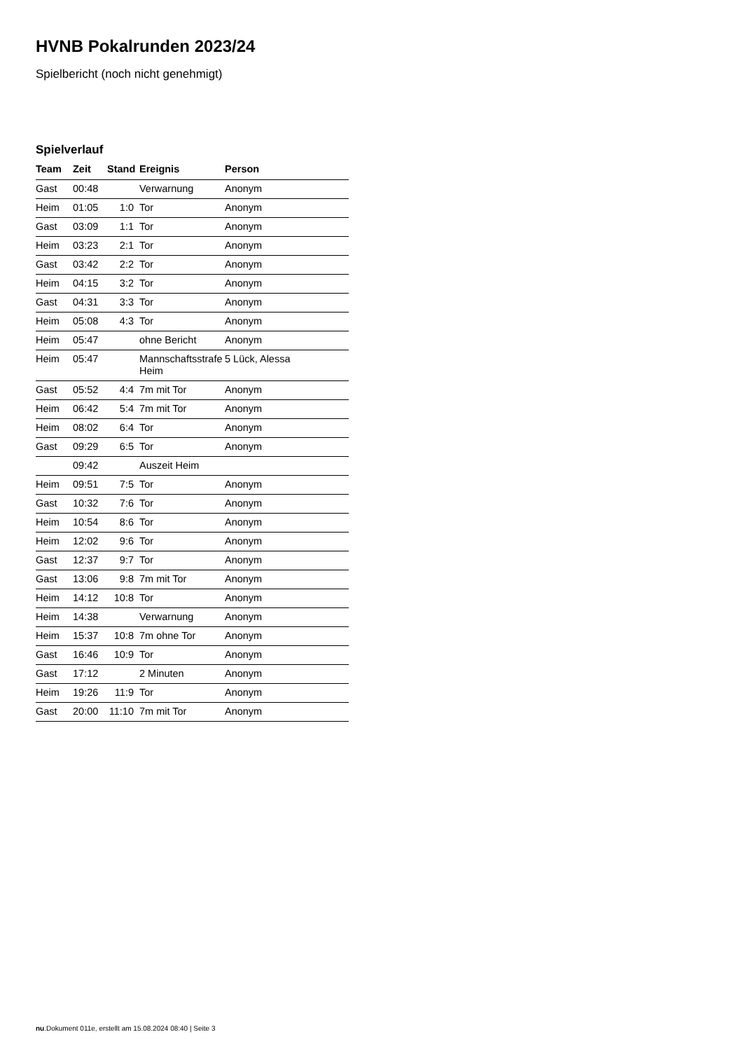HVNB Pokalrunden 2023/24
Spielbericht (noch nicht genehmigt)
Spielverlauf
| Team | Zeit | Stand | Ereignis | Person |
| --- | --- | --- | --- | --- |
| Gast | 00:48 | | Verwarnung | Anonym |
| Heim | 01:05 | 1:0 | Tor | Anonym |
| Gast | 03:09 | 1:1 | Tor | Anonym |
| Heim | 03:23 | 2:1 | Tor | Anonym |
| Gast | 03:42 | 2:2 | Tor | Anonym |
| Heim | 04:15 | 3:2 | Tor | Anonym |
| Gast | 04:31 | 3:3 | Tor | Anonym |
| Heim | 05:08 | 4:3 | Tor | Anonym |
| Heim | 05:47 | | ohne Bericht | Anonym |
| Heim | 05:47 | | Mannschaftsstrafe Heim | 5 Lück, Alessa |
| Gast | 05:52 | 4:4 | 7m mit Tor | Anonym |
| Heim | 06:42 | 5:4 | 7m mit Tor | Anonym |
| Heim | 08:02 | 6:4 | Tor | Anonym |
| Gast | 09:29 | 6:5 | Tor | Anonym |
| | 09:42 | | Auszeit Heim | |
| Heim | 09:51 | 7:5 | Tor | Anonym |
| Gast | 10:32 | 7:6 | Tor | Anonym |
| Heim | 10:54 | 8:6 | Tor | Anonym |
| Heim | 12:02 | 9:6 | Tor | Anonym |
| Gast | 12:37 | 9:7 | Tor | Anonym |
| Gast | 13:06 | 9:8 | 7m mit Tor | Anonym |
| Heim | 14:12 | 10:8 | Tor | Anonym |
| Heim | 14:38 | | Verwarnung | Anonym |
| Heim | 15:37 | 10:8 | 7m ohne Tor | Anonym |
| Gast | 16:46 | 10:9 | Tor | Anonym |
| Gast | 17:12 | | 2 Minuten | Anonym |
| Heim | 19:26 | 11:9 | Tor | Anonym |
| Gast | 20:00 | 11:10 | 7m mit Tor | Anonym |
nu.Dokument 011e, erstellt am 15.08.2024 08:40 | Seite 3